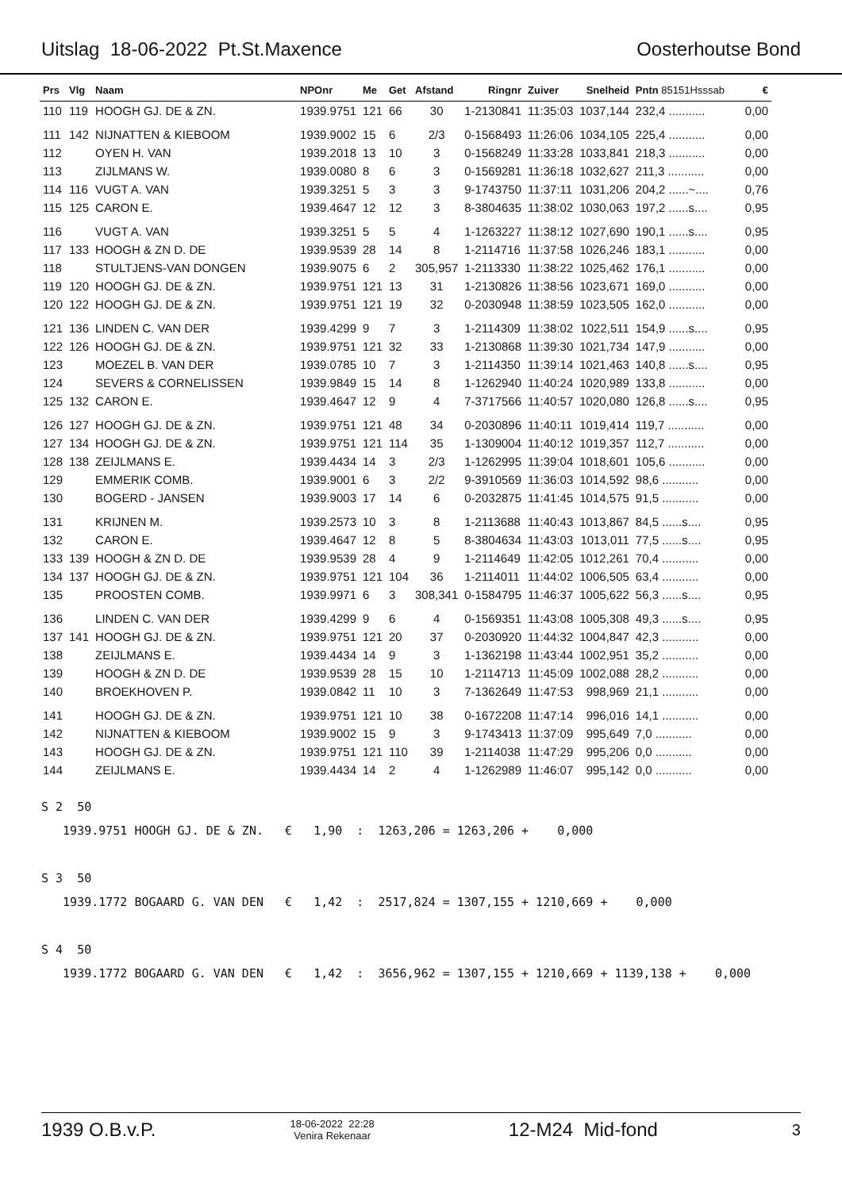Uitslag 18-06-2022 Pt.St.Maxence Oosterhoutse Bond
| Prs | Vlg | Naam | NPOnr | Me | Get | Afstand | Ringnr | Zuiver | Snelheid | Pntn 85151Hsssab | € |
| --- | --- | --- | --- | --- | --- | --- | --- | --- | --- | --- | --- |
| 110 | 119 | HOOGH GJ. DE & ZN. | 1939.9751 | 121 | 66 | 30 | 1-2130841 | 11:35:03 | 1037,144 | 232,4 ........... | 0,00 |
| 111 | 142 | NIJNATTEN & KIEBOOM | 1939.9002 | 15 | 6 | 2/3 | 0-1568493 | 11:26:06 | 1034,105 | 225,4 ........... | 0,00 |
| 112 | | OYEN H. VAN | 1939.2018 | 13 | 10 | 3 | 0-1568249 | 11:33:28 | 1033,841 | 218,3 ........... | 0,00 |
| 113 | | ZIJLMANS W. | 1939.0080 | 8 | 6 | 3 | 0-1569281 | 11:36:18 | 1032,627 | 211,3 ........... | 0,00 |
| 114 | 116 | VUGT A. VAN | 1939.3251 | 5 | 3 | 3 | 9-1743750 | 11:37:11 | 1031,206 | 204,2 ......~.... | 0,76 |
| 115 | 125 | CARON E. | 1939.4647 | 12 | 12 | 3 | 8-3804635 | 11:38:02 | 1030,063 | 197,2 ......s.... | 0,95 |
| 116 | | VUGT A. VAN | 1939.3251 | 5 | 5 | 4 | 1-1263227 | 11:38:12 | 1027,690 | 190,1 ......s.... | 0,95 |
| 117 | 133 | HOOGH & ZN D. DE | 1939.9539 | 28 | 14 | 8 | 1-2114716 | 11:37:58 | 1026,246 | 183,1 ........... | 0,00 |
| 118 | | STULTJENS-VAN DONGEN | 1939.9075 | 6 | 2 | 305,957 | 1-2113330 | 11:38:22 | 1025,462 | 176,1 ........... | 0,00 |
| 119 | 120 | HOOGH GJ. DE & ZN. | 1939.9751 | 121 | 13 | 31 | 1-2130826 | 11:38:56 | 1023,671 | 169,0 ........... | 0,00 |
| 120 | 122 | HOOGH GJ. DE & ZN. | 1939.9751 | 121 | 19 | 32 | 0-2030948 | 11:38:59 | 1023,505 | 162,0 ........... | 0,00 |
| 121 | 136 | LINDEN C. VAN DER | 1939.4299 | 9 | 7 | 3 | 1-2114309 | 11:38:02 | 1022,511 | 154,9 ......s.... | 0,95 |
| 122 | 126 | HOOGH GJ. DE & ZN. | 1939.9751 | 121 | 32 | 33 | 1-2130868 | 11:39:30 | 1021,734 | 147,9 ........... | 0,00 |
| 123 | | MOEZEL B. VAN DER | 1939.0785 | 10 | 7 | 3 | 1-2114350 | 11:39:14 | 1021,463 | 140,8 ......s.... | 0,95 |
| 124 | | SEVERS & CORNELISSEN | 1939.9849 | 15 | 14 | 8 | 1-1262940 | 11:40:24 | 1020,989 | 133,8 ........... | 0,00 |
| 125 | 132 | CARON E. | 1939.4647 | 12 | 9 | 4 | 7-3717566 | 11:40:57 | 1020,080 | 126,8 ......s.... | 0,95 |
| 126 | 127 | HOOGH GJ. DE & ZN. | 1939.9751 | 121 | 48 | 34 | 0-2030896 | 11:40:11 | 1019,414 | 119,7 ........... | 0,00 |
| 127 | 134 | HOOGH GJ. DE & ZN. | 1939.9751 | 121 | 114 | 35 | 1-1309004 | 11:40:12 | 1019,357 | 112,7 ........... | 0,00 |
| 128 | 138 | ZEIJLMANS E. | 1939.4434 | 14 | 3 | 2/3 | 1-1262995 | 11:39:04 | 1018,601 | 105,6 ........... | 0,00 |
| 129 | | EMMERIK COMB. | 1939.9001 | 6 | 3 | 2/2 | 9-3910569 | 11:36:03 | 1014,592 | 98,6 ........... | 0,00 |
| 130 | | BOGERD - JANSEN | 1939.9003 | 17 | 14 | 6 | 0-2032875 | 11:41:45 | 1014,575 | 91,5 ........... | 0,00 |
| 131 | | KRIJNEN M. | 1939.2573 | 10 | 3 | 8 | 1-2113688 | 11:40:43 | 1013,867 | 84,5 ......s.... | 0,95 |
| 132 | | CARON E. | 1939.4647 | 12 | 8 | 5 | 8-3804634 | 11:43:03 | 1013,011 | 77,5 ......s.... | 0,95 |
| 133 | 139 | HOOGH & ZN D. DE | 1939.9539 | 28 | 4 | 9 | 1-2114649 | 11:42:05 | 1012,261 | 70,4 ........... | 0,00 |
| 134 | 137 | HOOGH GJ. DE & ZN. | 1939.9751 | 121 | 104 | 36 | 1-2114011 | 11:44:02 | 1006,505 | 63,4 ........... | 0,00 |
| 135 | | PROOSTEN COMB. | 1939.9971 | 6 | 3 | 308,341 | 0-1584795 | 11:46:37 | 1005,622 | 56,3 ......s.... | 0,95 |
| 136 | | LINDEN C. VAN DER | 1939.4299 | 9 | 6 | 4 | 0-1569351 | 11:43:08 | 1005,308 | 49,3 ......s.... | 0,95 |
| 137 | 141 | HOOGH GJ. DE & ZN. | 1939.9751 | 121 | 20 | 37 | 0-2030920 | 11:44:32 | 1004,847 | 42,3 ........... | 0,00 |
| 138 | | ZEIJLMANS E. | 1939.4434 | 14 | 9 | 3 | 1-1362198 | 11:43:44 | 1002,951 | 35,2 ........... | 0,00 |
| 139 | | HOOGH & ZN D. DE | 1939.9539 | 28 | 15 | 10 | 1-2114713 | 11:45:09 | 1002,088 | 28,2 ........... | 0,00 |
| 140 | | BROEKHOVEN P. | 1939.0842 | 11 | 10 | 3 | 7-1362649 | 11:47:53 | 998,969 | 21,1 ........... | 0,00 |
| 141 | | HOOGH GJ. DE & ZN. | 1939.9751 | 121 | 10 | 38 | 0-1672208 | 11:47:14 | 996,016 | 14,1 ........... | 0,00 |
| 142 | | NIJNATTEN & KIEBOOM | 1939.9002 | 15 | 9 | 3 | 9-1743413 | 11:37:09 | 995,649 | 7,0 ........... | 0,00 |
| 143 | | HOOGH GJ. DE & ZN. | 1939.9751 | 121 | 110 | 39 | 1-2114038 | 11:47:29 | 995,206 | 0,0 ........... | 0,00 |
| 144 | | ZEIJLMANS E. | 1939.4434 | 14 | 2 | 4 | 1-1262989 | 11:46:07 | 995,142 | 0,0 ........... | 0,00 |
S 2 50 1939.9751 HOOGH GJ. DE & ZN. € 1,90 : 1263,206 = 1263,206 + 0,000 S 3 50 1939.1772 BOGAARD G. VAN DEN € 1,42 : 2517,824 = 1307,155 + 1210,669 + 0,000 S 4 50 1939.1772 BOGAARD G. VAN DEN € 1,42 : 3656,962 = 1307,155 + 1210,669 + 1139,138 + 0,000
1939 O.B.v.P. 18-06-2022 22:28
Venira Rekenaar 12-M24 Mid-fond 3